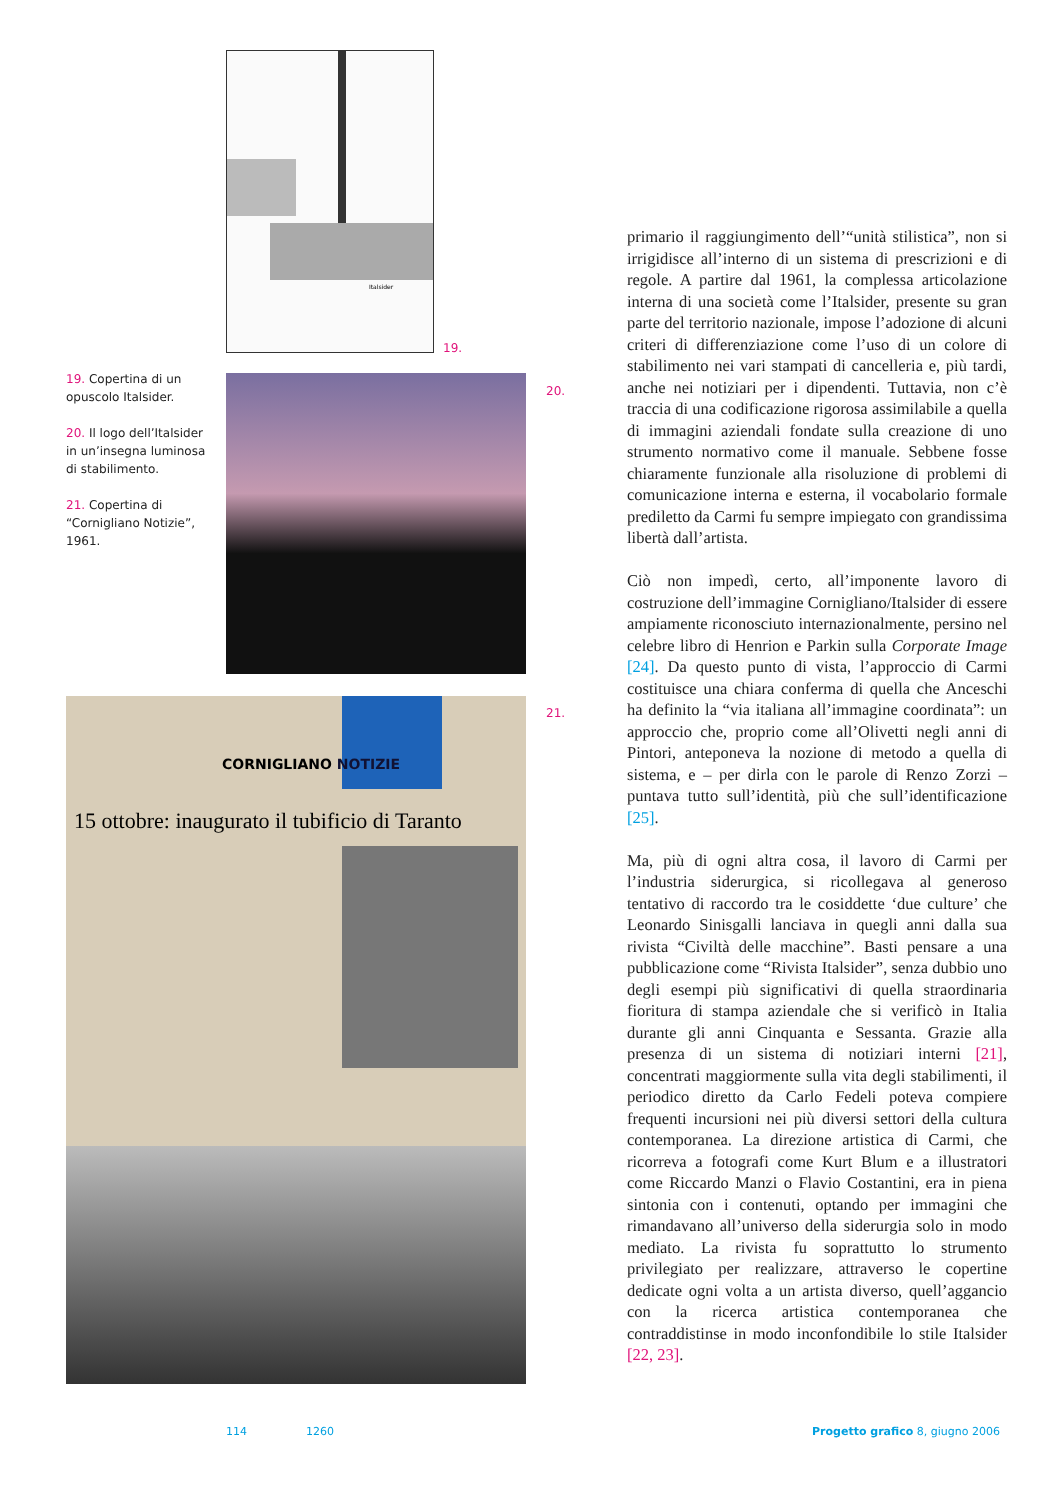Italsider
19.
19. Copertina di un opuscolo Italsider.
20. Il logo dell’Italsider in un’insegna luminosa di stabilimento.
21. Copertina di “Cornigliano Notizie”, 1961.
20.
CORNIGLIANO NOTIZIE
15 ottobre: inaugurato il tubificio di Taranto
21.
primario il raggiungimento dell’“unità stilistica”, non si irrigidisce all’interno di un sistema di prescrizioni e di regole. A partire dal 1961, la complessa articolazione interna di una società come l’Italsider, presente su gran parte del territorio nazionale, impose l’adozione di alcuni criteri di differenziazione come l’uso di un colore di stabilimento nei vari stampati di cancelleria e, più tardi, anche nei notiziari per i dipendenti. Tuttavia, non c’è traccia di una codificazione rigorosa assimilabile a quella di immagini aziendali fondate sulla creazione di uno strumento normativo come il manuale. Sebbene fosse chiaramente funzionale alla risoluzione di problemi di comunicazione interna e esterna, il vocabolario formale prediletto da Carmi fu sempre impiegato con grandissima libertà dall’artista.
Ciò non impedì, certo, all’imponente lavoro di costruzione dell’immagine Cornigliano/Italsider di essere ampiamente riconosciuto internazionalmente, persino nel celebre libro di Henrion e Parkin sulla Corporate Image [24]. Da questo punto di vista, l’approccio di Carmi costituisce una chiara conferma di quella che Anceschi ha definito la “via italiana all’immagine coordinata”: un approccio che, proprio come all’Olivetti negli anni di Pintori, anteponeva la nozione di metodo a quella di sistema, e – per dirla con le parole di Renzo Zorzi – puntava tutto sull’identità, più che sull’identificazione [25].
Ma, più di ogni altra cosa, il lavoro di Carmi per l’industria siderurgica, si ricollegava al generoso tentativo di raccordo tra le cosiddette ‘due culture’ che Leonardo Sinisgalli lanciava in quegli anni dalla sua rivista “Civiltà delle macchine”. Basti pensare a una pubblicazione come “Rivista Italsider”, senza dubbio uno degli esempi più significativi di quella straordinaria fioritura di stampa aziendale che si verificò in Italia durante gli anni Cinquanta e Sessanta. Grazie alla presenza di un sistema di notiziari interni [21], concentrati maggiormente sulla vita degli stabilimenti, il periodico diretto da Carlo Fedeli poteva compiere frequenti incursioni nei più diversi settori della cultura contemporanea. La direzione artistica di Carmi, che ricorreva a fotografi come Kurt Blum e a illustratori come Riccardo Manzi o Flavio Costantini, era in piena sintonia con i contenuti, optando per immagini che rimandavano all’universo della siderurgia solo in modo mediato. La rivista fu soprattutto lo strumento privilegiato per realizzare, attraverso le copertine dedicate ogni volta a un artista diverso, quell’aggancio con la ricerca artistica contemporanea che contraddistinse in modo inconfondibile lo stile Italsider [22, 23].
114 1260
Progetto grafico 8, giugno 2006